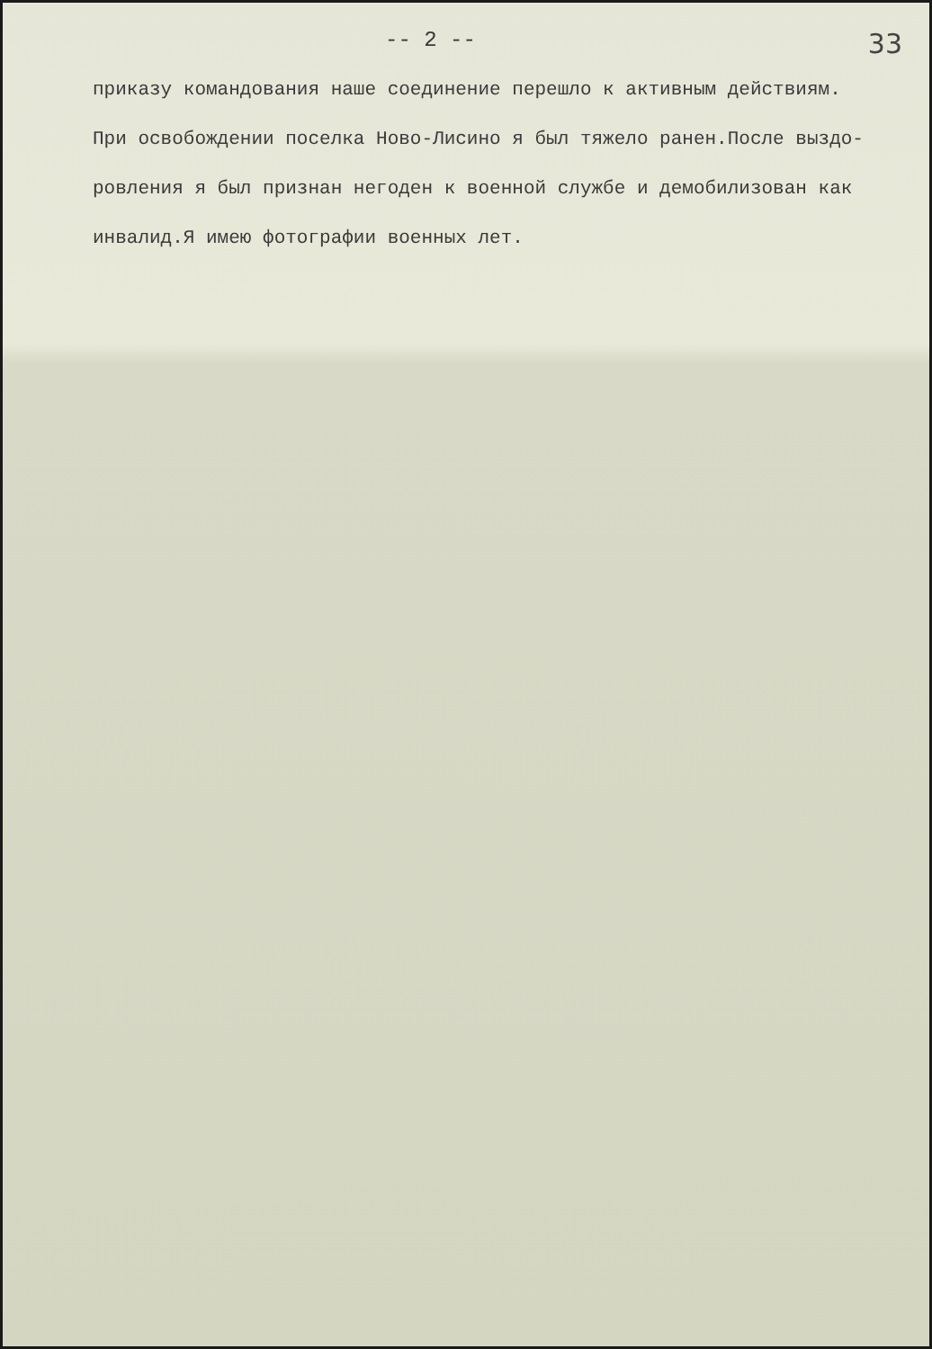-- 2 -- 33
приказу командования наше соединение перешло к активным действиям.
При освобождении поселка Ново-Лисино я был тяжело ранен.После выздо-
ровления я был признан негоден к военной службе и демобилизован как
инвалид.Я имею фотографии военных лет.